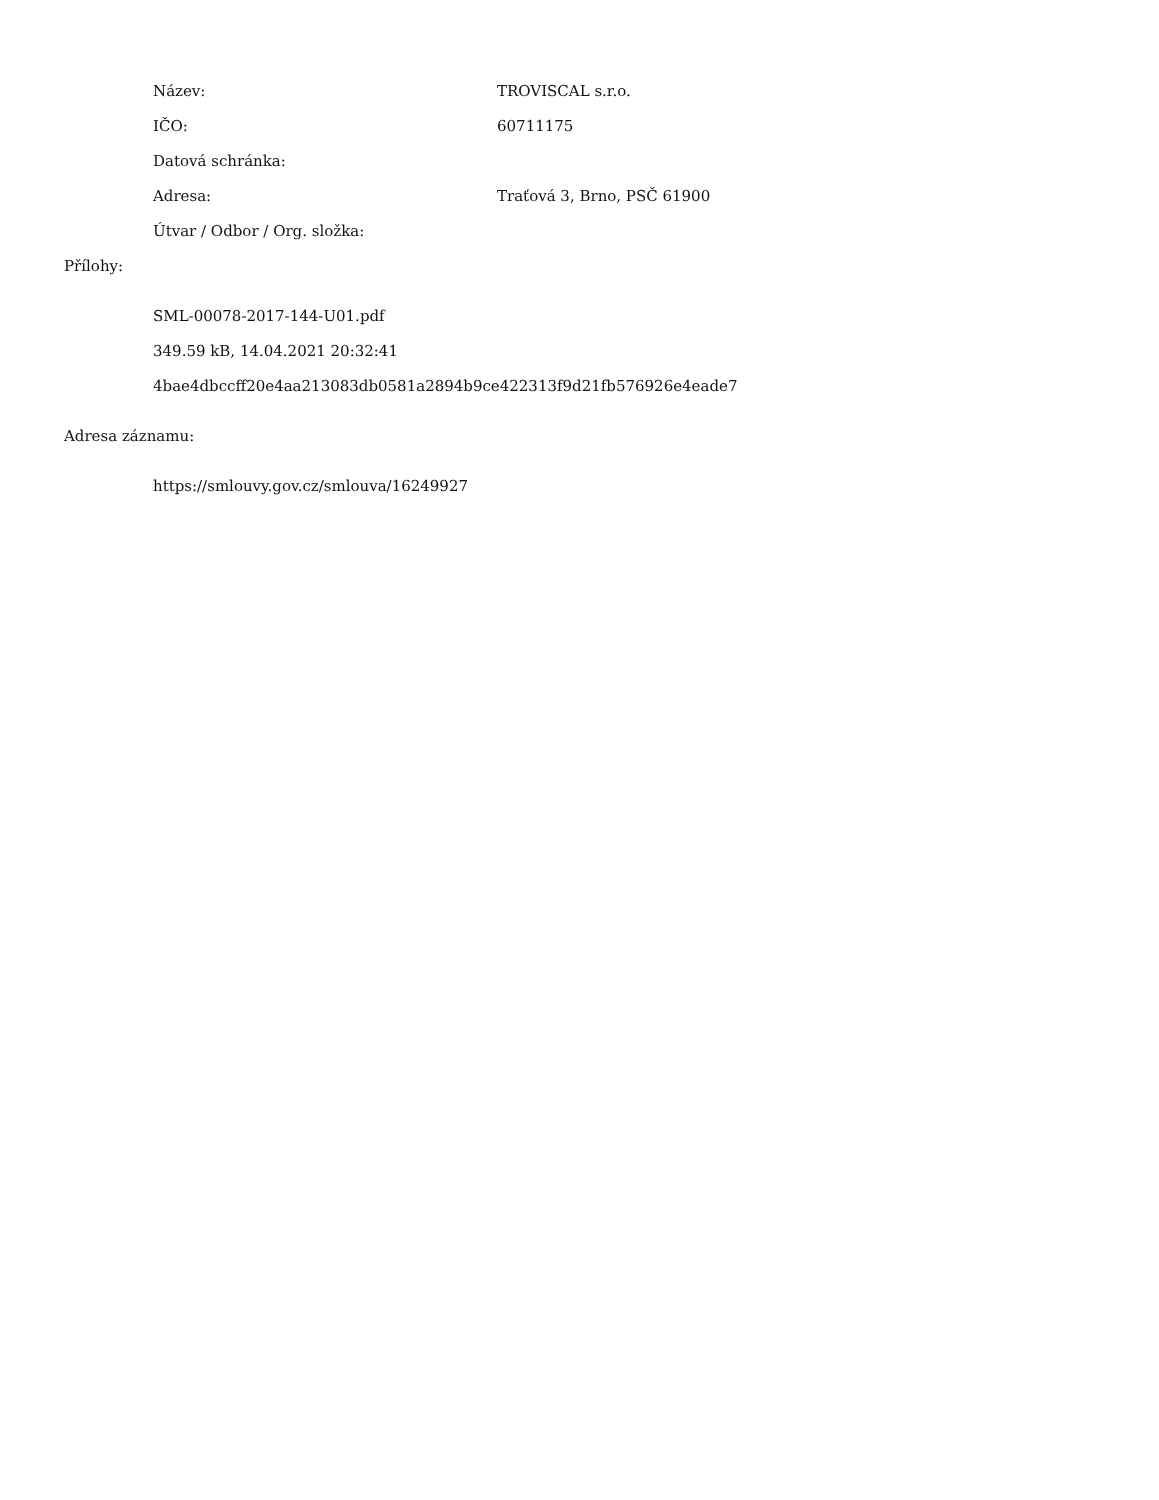Název: TROVISCAL s.r.o.
IČO: 60711175
Datová schránka:
Adresa: Traťová 3, Brno, PSČ 61900
Útvar / Odbor / Org. složka:
Přílohy:
SML-00078-2017-144-U01.pdf
349.59 kB, 14.04.2021 20:32:41
4bae4dbccff20e4aa213083db0581a2894b9ce422313f9d21fb576926e4eade7
Adresa záznamu:
https://smlouvy.gov.cz/smlouva/16249927